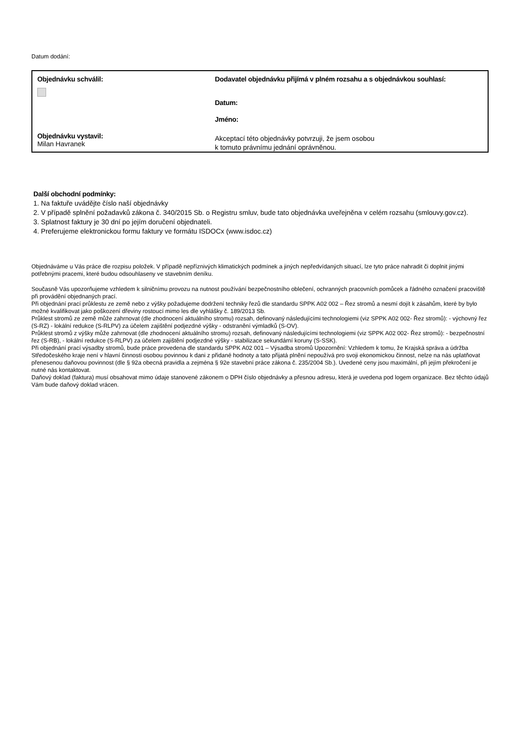Datum dodání:
Objednávku schválil:
Objednávku vystavil:
Milan Havranek
Dodavatel objednávku přijímá v plném rozsahu a s objednávkou souhlasí:
Datum:
Jméno:
Akceptací této objednávky potvrzuji, že jsem osobou
k tomuto právnímu jednání oprávněnou.
Další obchodní podmínky:
1. Na faktuře uvádějte číslo naší objednávky
2. V případě splnění požadavků zákona č. 340/2015 Sb. o Registru smluv, bude tato objednávka uveřejněna v celém rozsahu (smlouvy.gov.cz).
3. Splatnost faktury je 30 dní po jejím doručení objednateli.
4. Preferujeme elektronickou formu faktury ve formátu ISDOCx (www.isdoc.cz)
Objednáváme u Vás práce dle rozpisu položek. V případě nepříznivých klimatických podmínek a jiných nepředvídaných situací, lze tyto práce nahradit či doplnit jinými potřebnými pracemi, které budou odsouhlaseny ve stavebním deníku.
Současně Vás upozorňujeme vzhledem k silničnímu provozu na nutnost používání bezpečnostního oblečení, ochranných pracovních pomůcek a řádného označení pracoviště při provádění objednaných prací.
Při objednání prací průklestu ze země nebo z výšky požadujeme dodržení techniky řezů dle standardu SPPK A02 002 – Řez stromů a nesmí dojít k zásahům, které by bylo možné kvalifikovat jako poškození dřeviny rostoucí mimo les dle vyhlášky č. 189/2013 Sb.
Průklest stromů ze země může zahrnovat (dle zhodnocení aktuálního stromu) rozsah, definovaný následujícími technologiemi (viz SPPK A02 002- Řez stromů): - výchovný řez (S-RZ) - lokální redukce (S-RLPV) za účelem zajištění podjezdné výšky - odstranění výmladků (S-OV).
Průklest stromů z výšky může zahrnovat (dle zhodnocení aktuálního stromu) rozsah, definovaný následujícími technologiemi (viz SPPK A02 002- Řez stromů): - bezpečnostní řez (S-RB), - lokální redukce (S-RLPV) za účelem zajištění podjezdné výšky - stabilizace sekundární koruny (S-SSK).
Při objednání prací výsadby stromů, bude práce provedena dle standardu SPPK A02 001 – Výsadba stromů Upozornění: Vzhledem k tomu, že Krajská správa a údržba Středočeského kraje není v hlavní činnosti osobou povinnou k dani z přidané hodnoty a tato přijatá plnění nepoužívá pro svoji ekonomickou činnost, nelze na nás uplatňovat přenesenou daňovou povinnost (dle § 92a obecná pravidla a zejména § 92e stavební práce zákona č. 235/2004 Sb.). Uvedené ceny jsou maximální, při jejím překročení je nutné nás kontaktovat.
Daňový doklad (faktura) musí obsahovat mimo údaje stanovené zákonem o DPH číslo objednávky a přesnou adresu, která je uvedena pod logem organizace. Bez těchto údajů Vám bude daňový doklad vrácen.